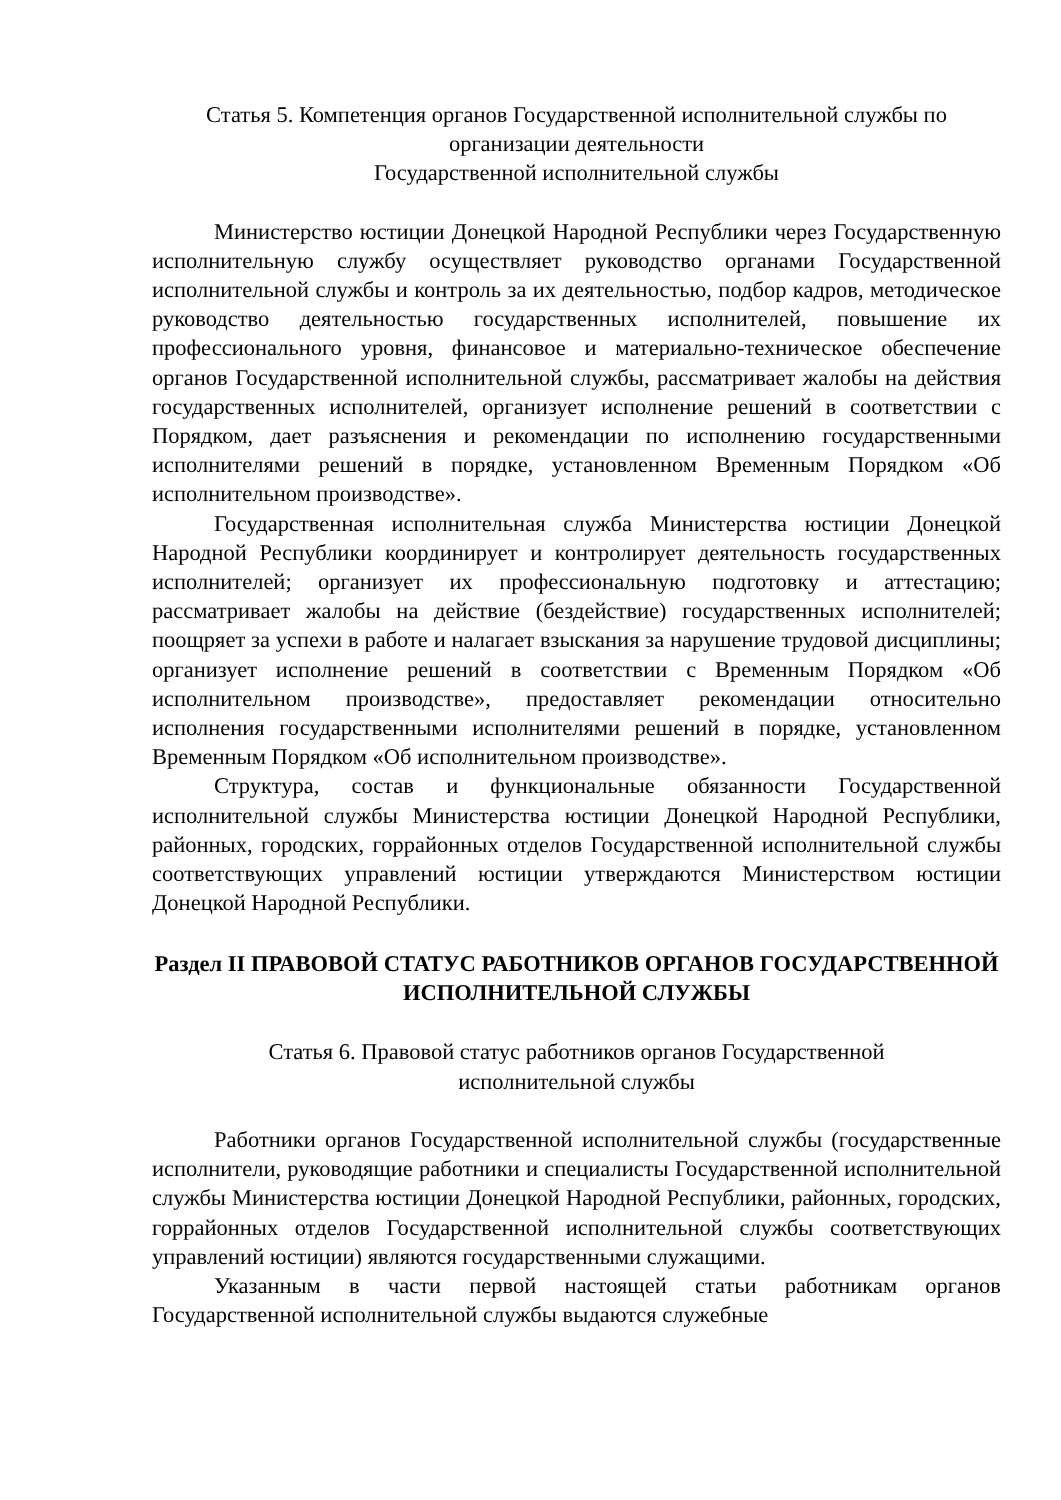Статья 5. Компетенция органов Государственной исполнительной службы по организации деятельности
Государственной исполнительной службы
Министерство юстиции Донецкой Народной Республики через Государственную исполнительную службу осуществляет руководство органами Государственной исполнительной службы и контроль за их деятельностью, подбор кадров, методическое руководство деятельностью государственных исполнителей, повышение их профессионального уровня, финансовое и материально-техническое обеспечение органов Государственной исполнительной службы, рассматривает жалобы на действия государственных исполнителей, организует исполнение решений в соответствии с Порядком, дает разъяснения и рекомендации по исполнению государственными исполнителями решений в порядке, установленном Временным Порядком «Об исполнительном производстве».
Государственная исполнительная служба Министерства юстиции Донецкой Народной Республики координирует и контролирует деятельность государственных исполнителей; организует их профессиональную подготовку и аттестацию; рассматривает жалобы на действие (бездействие) государственных исполнителей; поощряет за успехи в работе и налагает взыскания за нарушение трудовой дисциплины; организует исполнение решений в соответствии с Временным Порядком «Об исполнительном производстве», предоставляет рекомендации относительно исполнения государственными исполнителями решений в порядке, установленном Временным Порядком «Об исполнительном производстве».
Структура, состав и функциональные обязанности Государственной исполнительной службы Министерства юстиции Донецкой Народной Республики, районных, городских, горрайонных отделов Государственной исполнительной службы соответствующих управлений юстиции утверждаются Министерством юстиции Донецкой Народной Республики.
Раздел II ПРАВОВОЙ СТАТУС РАБОТНИКОВ ОРГАНОВ ГОСУДАРСТВЕННОЙ ИСПОЛНИТЕЛЬНОЙ СЛУЖБЫ
Статья 6. Правовой статус работников органов Государственной
исполнительной службы
Работники органов Государственной исполнительной службы (государственные исполнители, руководящие работники и специалисты Государственной исполнительной службы Министерства юстиции Донецкой Народной Республики, районных, городских, горрайонных отделов Государственной исполнительной службы соответствующих управлений юстиции) являются государственными служащими.
Указанным в части первой настоящей статьи работникам органов Государственной исполнительной службы выдаются служебные